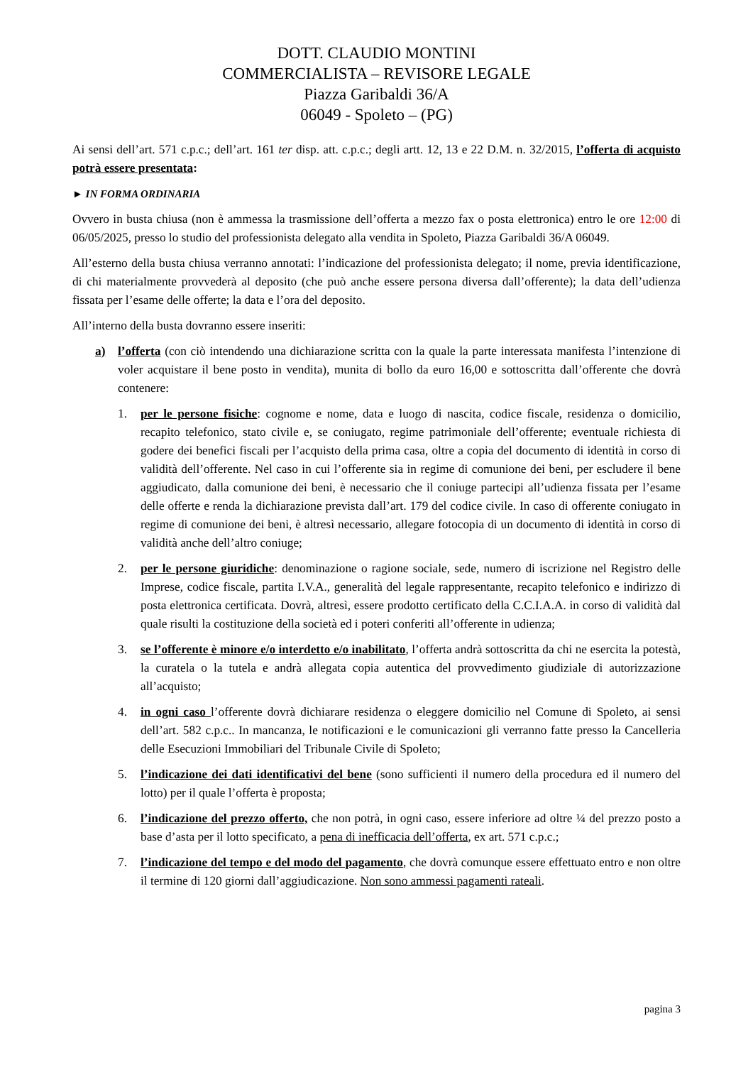DOTT. CLAUDIO MONTINI
COMMERCIALISTA – REVISORE LEGALE
Piazza Garibaldi 36/A
06049 - Spoleto – (PG)
Ai sensi dell’art. 571 c.p.c.; dell’art. 161 ter disp. att. c.p.c.; degli artt. 12, 13 e 22 D.M. n. 32/2015, l’offerta di acquisto potrà essere presentata:
► IN FORMA ORDINARIA
Ovvero in busta chiusa (non è ammessa la trasmissione dell’offerta a mezzo fax o posta elettronica) entro le ore 12:00 di 06/05/2025, presso lo studio del professionista delegato alla vendita in Spoleto, Piazza Garibaldi 36/A 06049.
All’esterno della busta chiusa verranno annotati: l’indicazione del professionista delegato; il nome, previa identificazione, di chi materialmente provvederà al deposito (che può anche essere persona diversa dall’offerente); la data dell’udienza fissata per l’esame delle offerte; la data e l’ora del deposito.
All’interno della busta dovranno essere inseriti:
a) l’offerta (con ciò intendendo una dichiarazione scritta con la quale la parte interessata manifesta l’intenzione di voler acquistare il bene posto in vendita), munita di bollo da euro 16,00 e sottoscritta dall’offerente che dovrà contenere:
1. per le persone fisiche: cognome e nome, data e luogo di nascita, codice fiscale, residenza o domicilio, recapito telefonico, stato civile e, se coniugato, regime patrimoniale dell’offerente; eventuale richiesta di godere dei benefici fiscali per l’acquisto della prima casa, oltre a copia del documento di identità in corso di validità dell’offerente. Nel caso in cui l’offerente sia in regime di comunione dei beni, per escludere il bene aggiudicato, dalla comunione dei beni, è necessario che il coniuge partecipi all’udienza fissata per l’esame delle offerte e renda la dichiarazione prevista dall’art. 179 del codice civile. In caso di offerente coniugato in regime di comunione dei beni, è altresì necessario, allegare fotocopia di un documento di identità in corso di validità anche dell’altro coniuge;
2. per le persone giuridiche: denominazione o ragione sociale, sede, numero di iscrizione nel Registro delle Imprese, codice fiscale, partita I.V.A., generalità del legale rappresentante, recapito telefonico e indirizzo di posta elettronica certificata. Dovrà, altresì, essere prodotto certificato della C.C.I.A.A. in corso di validità dal quale risulti la costituzione della società ed i poteri conferiti all’offerente in udienza;
3. se l’offerente è minore e/o interdetto e/o inabilitato, l’offerta andrà sottoscritta da chi ne esercita la potestà, la curatela o la tutela e andrà allegata copia autentica del provvedimento giudiziale di autorizzazione all’acquisto;
4. in ogni caso l’offerente dovrà dichiarare residenza o eleggere domicilio nel Comune di Spoleto, ai sensi dell’art. 582 c.p.c.. In mancanza, le notificazioni e le comunicazioni gli verranno fatte presso la Cancelleria delle Esecuzioni Immobiliari del Tribunale Civile di Spoleto;
5. l’indicazione dei dati identificativi del bene (sono sufficienti il numero della procedura ed il numero del lotto) per il quale l’offerta è proposta;
6. l’indicazione del prezzo offerto, che non potrà, in ogni caso, essere inferiore ad oltre ¼ del prezzo posto a base d’asta per il lotto specificato, a pena di inefficacia dell’offerta, ex art. 571 c.p.c.;
7. l’indicazione del tempo e del modo del pagamento, che dovrà comunque essere effettuato entro e non oltre il termine di 120 giorni dall’aggiudicazione. Non sono ammessi pagamenti rateali.
pagina 3